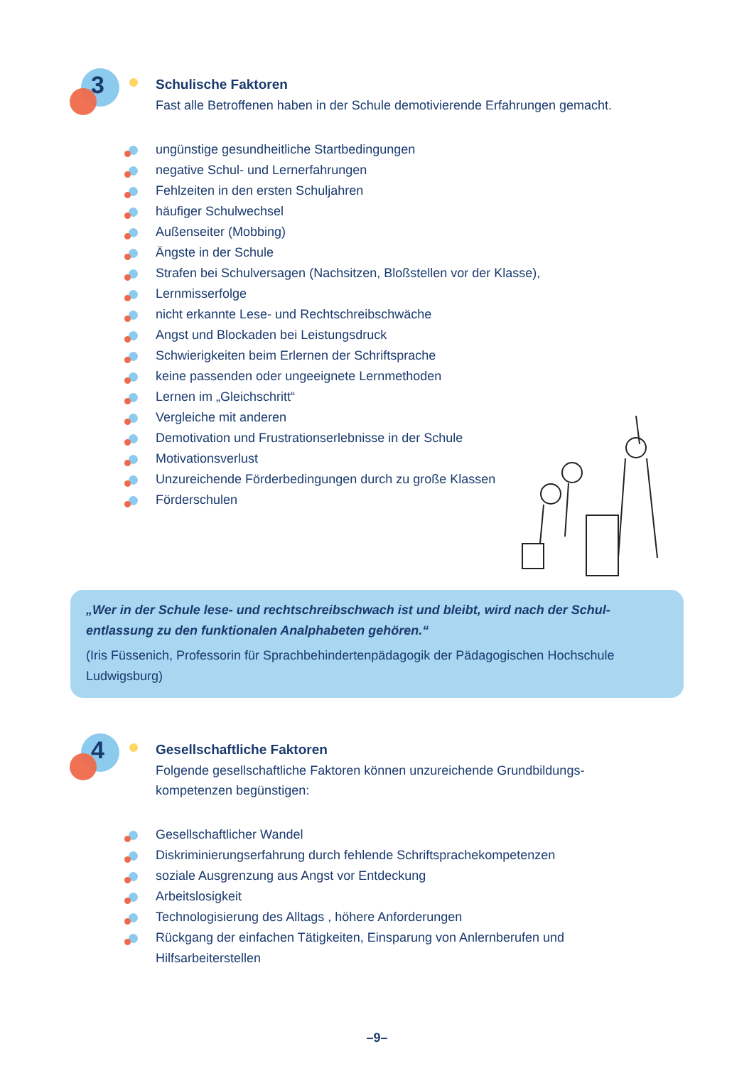3
Schulische Faktoren
Fast alle Betroffenen haben in der Schule demotivierende Erfahrungen gemacht.
ungünstige gesundheitliche Startbedingungen
negative Schul- und Lernerfahrungen
Fehlzeiten in den ersten Schuljahren
häufiger Schulwechsel
Außenseiter (Mobbing)
Ängste in der Schule
Strafen bei Schulversagen (Nachsitzen, Bloßstellen vor der Klasse),
Lernmisserfolge
nicht erkannte Lese- und Rechtschreibschwäche
Angst und Blockaden bei Leistungsdruck
Schwierigkeiten beim Erlernen der Schriftsprache
keine passenden oder ungeeignete Lernmethoden
Lernen im „Gleichschritt“
Vergleiche mit anderen
Demotivation und Frustrationserlebnisse in der Schule
Motivationsverlust
Unzureichende Förderbedingungen durch zu große Klassen
Förderschulen
„Wer in der Schule lese- und rechtschreibschwach ist und bleibt, wird nach der Schul-entlassung zu den funktionalen Analphabeten gehören.“
(Iris Füssenich, Professorin für Sprachbehindertenpädagogik der Pädagogischen Hochschule Ludwigsburg)
4
Gesellschaftliche Faktoren
Folgende gesellschaftliche Faktoren können unzureichende Grundbildungs-
kompetenzen begünstigen:
Gesellschaftlicher Wandel
Diskriminierungserfahrung durch fehlende Schriftsprachekompetenzen
soziale Ausgrenzung aus Angst vor Entdeckung
Arbeitslosigkeit
Technologisierung des Alltags , höhere Anforderungen
Rückgang der einfachen Tätigkeiten, Einsparung von Anlernberufen und
Hilfsarbeiterstellen
–9–